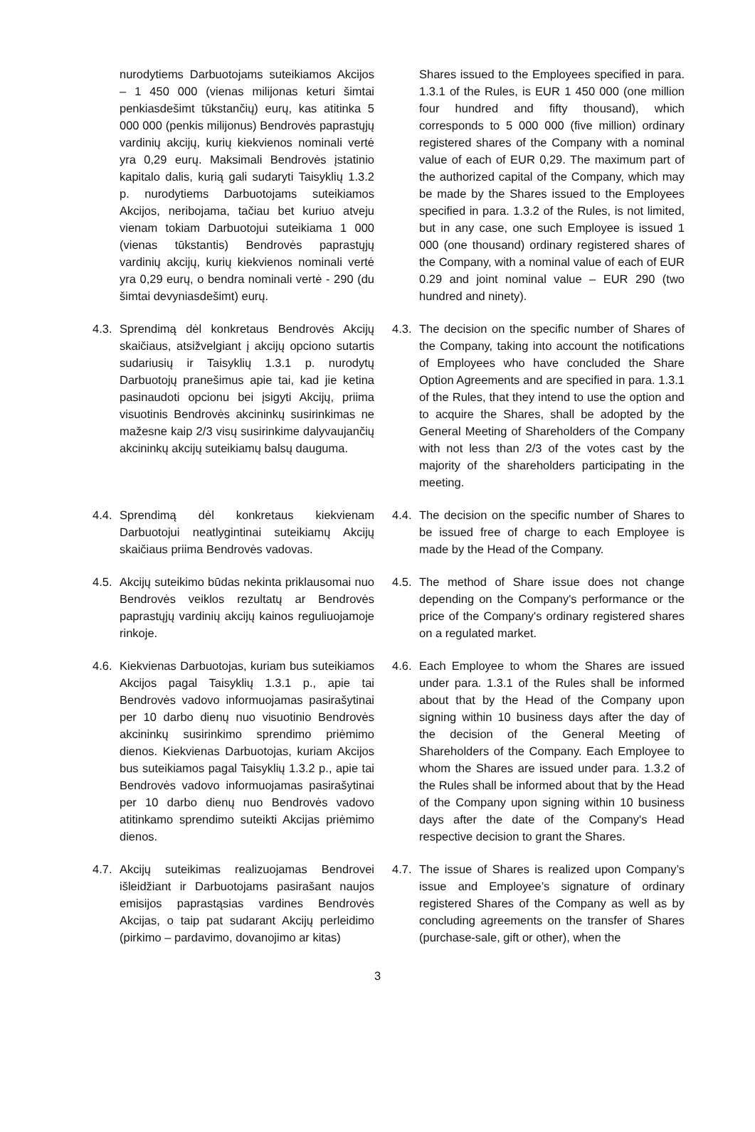| nurodytiems Darbuotojams suteikiamos Akcijos – 1 450 000 (vienas milijonas keturi šimtai penkiasdešimt tūkstančių) eurų, kas atitinka 5 000 000 (penkis milijonus) Bendrovės paprastųjų vardinių akcijų, kurių kiekvienos nominali vertė yra 0,29 eurų. Maksimali Bendrovės įstatinio kapitalo dalis, kurią gali sudaryti Taisyklių 1.3.2 p. nurodytiems Darbuotojams suteikiamos Akcijos, neribojama, tačiau bet kuriuo atveju vienam tokiam Darbuotojui suteikiama 1 000 (vienas tūkstantis) Bendrovės paprastųjų vardinių akcijų, kurių kiekvienos nominali vertė yra 0,29 eurų, o bendra nominali vertė - 290 (du šimtai devyniasdešimt) eurų. | Shares issued to the Employees specified in para. 1.3.1 of the Rules, is EUR 1 450 000 (one million four hundred and fifty thousand), which corresponds to 5 000 000 (five million) ordinary registered shares of the Company with a nominal value of each of EUR 0,29. The maximum part of the authorized capital of the Company, which may be made by the Shares issued to the Employees specified in para. 1.3.2 of the Rules, is not limited, but in any case, one such Employee is issued 1 000 (one thousand) ordinary registered shares of the Company, with a nominal value of each of EUR 0.29 and joint nominal value – EUR 290 (two hundred and ninety). |
| 4.3. Sprendimą dėl konkretaus Bendrovės Akcijų skaičiaus, atsižvelgiant į akcijų opciono sutartis sudariusių ir Taisyklių 1.3.1 p. nurodytų Darbuotojų pranešimus apie tai, kad jie ketina pasinaudoti opcionu bei įsigyti Akcijų, priima visuotinis Bendrovės akcininkų susirinkimas ne mažesne kaip 2/3 visų susirinkime dalyvaujančių akcininkų akcijų suteikiamų balsų dauguma. | 4.3. The decision on the specific number of Shares of the Company, taking into account the notifications of Employees who have concluded the Share Option Agreements and are specified in para. 1.3.1 of the Rules, that they intend to use the option and to acquire the Shares, shall be adopted by the General Meeting of Shareholders of the Company with not less than 2/3 of the votes cast by the majority of the shareholders participating in the meeting. |
| 4.4. Sprendimą dėl konkretaus kiekvienam Darbuotojui neatlygintinai suteikiamų Akcijų skaičiaus priima Bendrovės vadovas. | 4.4. The decision on the specific number of Shares to be issued free of charge to each Employee is made by the Head of the Company. |
| 4.5. Akcijų suteikimo būdas nekinta priklausomai nuo Bendrovės veiklos rezultatų ar Bendrovės paprastųjų vardinių akcijų kainos reguliuojamoje rinkoje. | 4.5. The method of Share issue does not change depending on the Company's performance or the price of the Company's ordinary registered shares on a regulated market. |
| 4.6. Kiekvienas Darbuotojas, kuriam bus suteikiamos Akcijos pagal Taisyklių 1.3.1 p., apie tai Bendrovės vadovo informuojamas pasirašytinai per 10 darbo dienų nuo visuotinio Bendrovės akcininkų susirinkimo sprendimo priėmimo dienos. Kiekvienas Darbuotojas, kuriam Akcijos bus suteikiamos pagal Taisyklių 1.3.2 p., apie tai Bendrovės vadovo informuojamas pasirašytinai per 10 darbo dienų nuo Bendrovės vadovo atitinkamo sprendimo suteikti Akcijas priėmimo dienos. | 4.6. Each Employee to whom the Shares are issued under para. 1.3.1 of the Rules shall be informed about that by the Head of the Company upon signing within 10 business days after the day of the decision of the General Meeting of Shareholders of the Company. Each Employee to whom the Shares are issued under para. 1.3.2 of the Rules shall be informed about that by the Head of the Company upon signing within 10 business days after the date of the Company's Head respective decision to grant the Shares. |
| 4.7. Akcijų suteikimas realizuojamas Bendrovei išleidžiant ir Darbuotojams pasirašant naujos emisijos paprastąsias vardines Bendrovės Akcijas, o taip pat sudarant Akcijų perleidimo (pirkimo – pardavimo, dovanojimo ar kitas) | 4.7. The issue of Shares is realized upon Company’s issue and Employee’s signature of ordinary registered Shares of the Company as well as by concluding agreements on the transfer of Shares (purchase-sale, gift or other), when the |
3